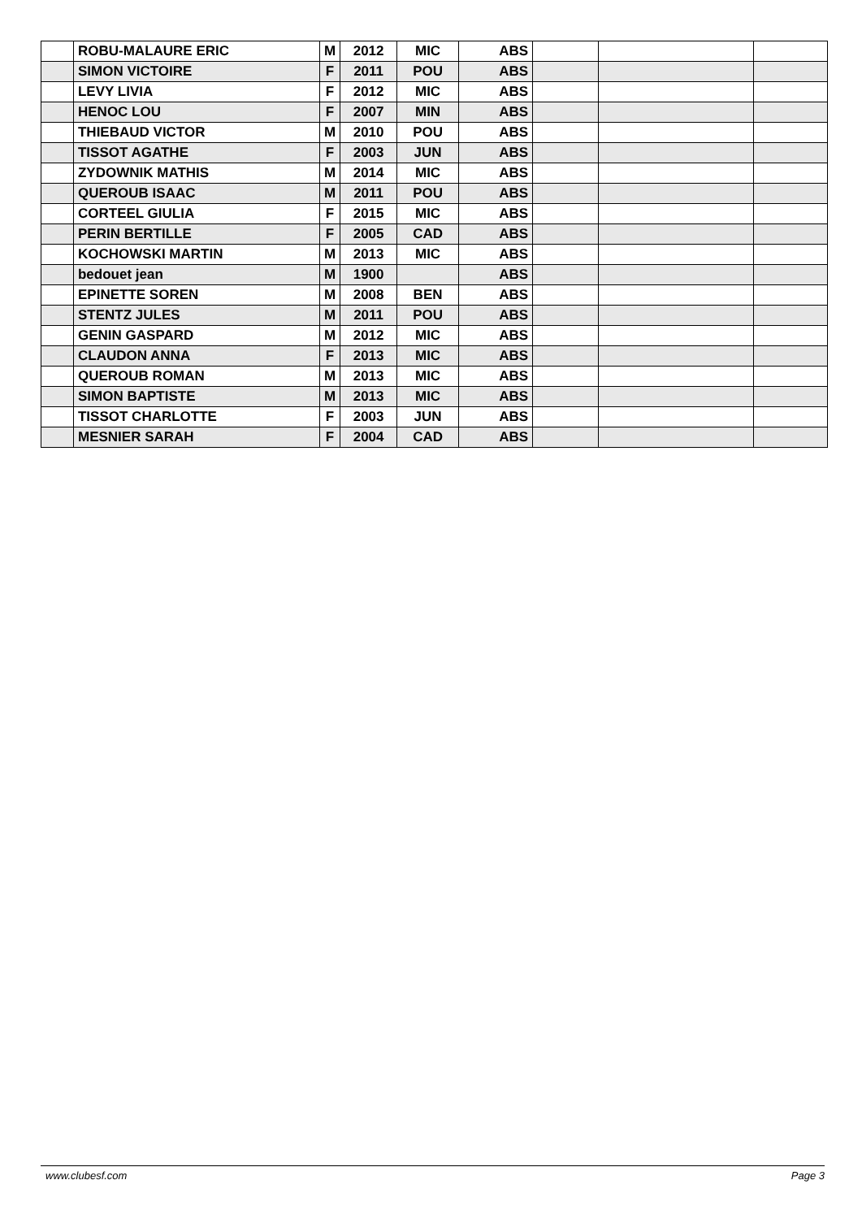| | ROBU-MALAURE ERIC | M | 2012 | MIC | ABS | | | |
| | SIMON VICTOIRE | F | 2011 | POU | ABS | | | |
| | LEVY LIVIA | F | 2012 | MIC | ABS | | | |
| | HENOC LOU | F | 2007 | MIN | ABS | | | |
| | THIEBAUD VICTOR | M | 2010 | POU | ABS | | | |
| | TISSOT AGATHE | F | 2003 | JUN | ABS | | | |
| | ZYDOWNIK MATHIS | M | 2014 | MIC | ABS | | | |
| | QUEROUB ISAAC | M | 2011 | POU | ABS | | | |
| | CORTEEL GIULIA | F | 2015 | MIC | ABS | | | |
| | PERIN BERTILLE | F | 2005 | CAD | ABS | | | |
| | KOCHOWSKI MARTIN | M | 2013 | MIC | ABS | | | |
| | bedouet jean | M | 1900 | | ABS | | | |
| | EPINETTE SOREN | M | 2008 | BEN | ABS | | | |
| | STENTZ JULES | M | 2011 | POU | ABS | | | |
| | GENIN GASPARD | M | 2012 | MIC | ABS | | | |
| | CLAUDON ANNA | F | 2013 | MIC | ABS | | | |
| | QUEROUB ROMAN | M | 2013 | MIC | ABS | | | |
| | SIMON BAPTISTE | M | 2013 | MIC | ABS | | | |
| | TISSOT CHARLOTTE | F | 2003 | JUN | ABS | | | |
| | MESNIER SARAH | F | 2004 | CAD | ABS | | | |
www.clubesf.com Page 3